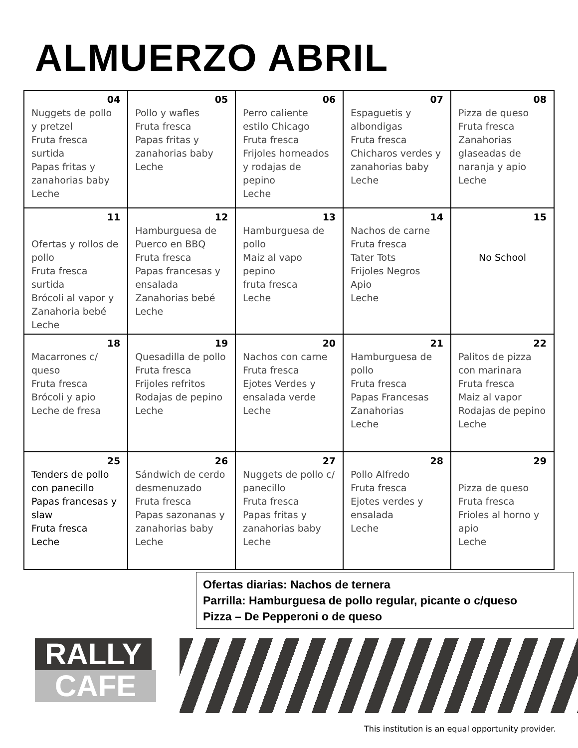ALMUERZO ABRIL
| 04 Nuggets de pollo y pretzel Fruta fresca surtida Papas fritas y zanahorias baby Leche | 05 Pollo y wafles Fruta fresca Papas fritas y zanahorias baby Leche | 06 Perro caliente estilo Chicago Fruta fresca Frijoles horneados y rodajas de pepino Leche | 07 Espaguetis y albondigas Fruta fresca Chicharos verdes y zanahorias baby Leche | 08 Pizza de queso Fruta fresca Zanahorias glaseadas de naranja y apio Leche |
| 11 Ofertas y rollos de pollo Fruta fresca surtida Brócoli al vapor y Zanahoria bebé Leche | 12 Hamburguesa de Puerco en BBQ Fruta fresca Papas francesas y ensalada Zanahorias bebé Leche | 13 Hamburguesa de pollo Maiz al vapo pepino fruta fresca Leche | 14 Nachos de carne Fruta fresca Tater Tots Frijoles Negros Apio Leche | 15 No School |
| 18 Macarrones c/ queso Fruta fresca Brócoli y apio Leche de fresa | 19 Quesadilla de pollo Fruta fresca Frijoles refritos Rodajas de pepino Leche | 20 Nachos con carne Fruta fresca Ejotes Verdes y ensalada verde Leche | 21 Hamburguesa de pollo Fruta fresca Papas Francesas Zanahorias Leche | 22 Palitos de pizza con marinara Fruta fresca Maiz al vapor Rodajas de pepino Leche |
| 25 Tenders de pollo con panecillo Papas francesas y slaw Fruta fresca Leche | 26 Sándwich de cerdo desmenuzado Fruta fresca Papas sazonanas y zanahorias baby Leche | 27 Nuggets de pollo c/ panecillo Fruta fresca Papas fritas y zanahorias baby Leche | 28 Pollo Alfredo Fruta fresca Ejotes verdes y ensalada Leche | 29 Pizza de queso Fruta fresca Frioles al horno y apio Leche |
Ofertas diarias: Nachos de ternera
Parrilla: Hamburguesa de pollo regular, picante o c/queso
Pizza – De Pepperoni o de queso
RALLY
CAFE
This institution is an equal opportunity provider.